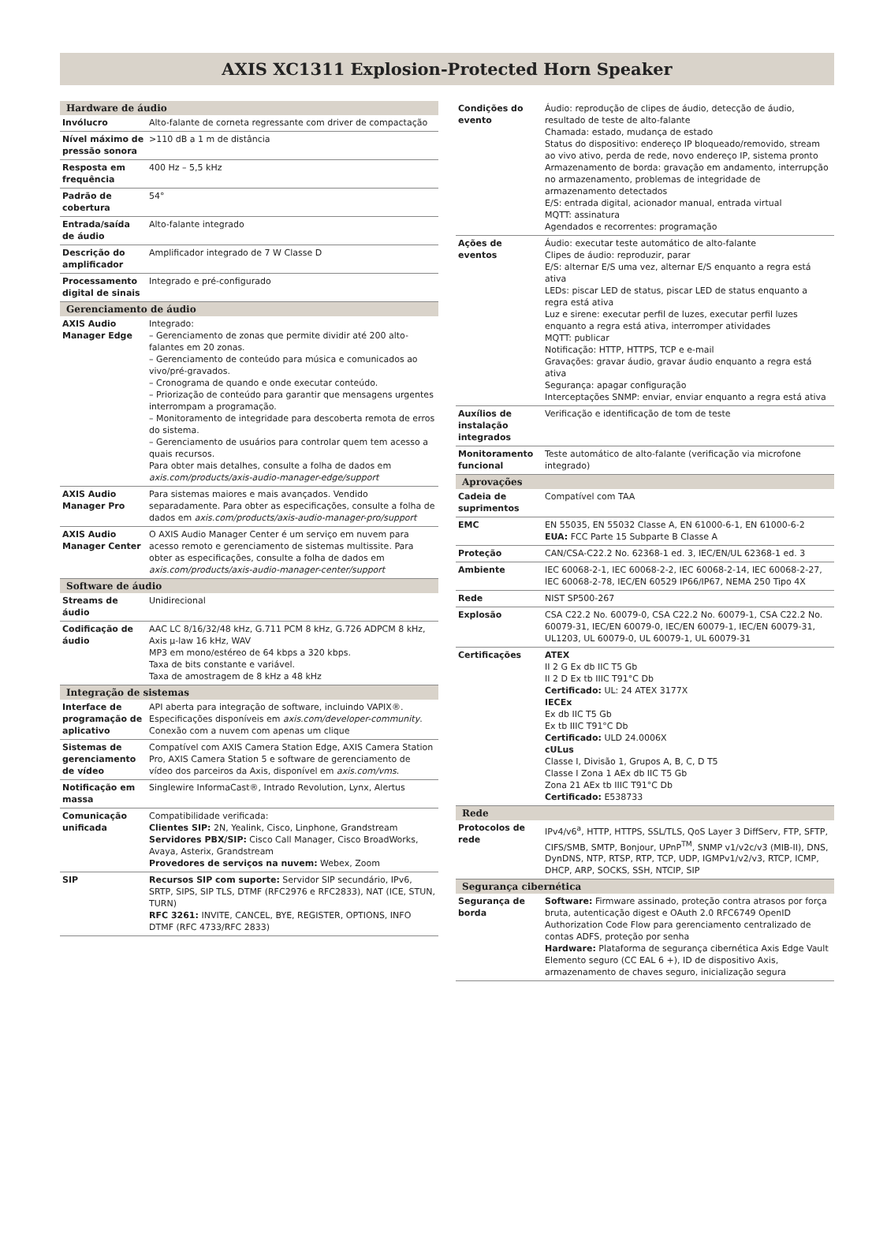AXIS XC1311 Explosion-Protected Horn Speaker
| Hardware de áudio | |
| --- | --- |
| Invólucro | Alto-falante de corneta regressante com driver de compactação |
| Nível máximo de pressão sonora | >110 dB a 1 m de distância |
| Resposta em frequência | 400 Hz – 5,5 kHz |
| Padrão de cobertura | 54° |
| Entrada/saída de áudio | Alto-falante integrado |
| Descrição do amplificador | Amplificador integrado de 7 W Classe D |
| Processamento digital de sinais | Integrado e pré-configurado |
| Gerenciamento de áudio | |
| AXIS Audio Manager Edge | Integrado: – Gerenciamento de zonas que permite dividir até 200 alto-falantes em 20 zonas. – Gerenciamento de conteúdo para música e comunicados ao vivo/pré-gravados. – Cronograma de quando e onde executar conteúdo. – Priorização de conteúdo para garantir que mensagens urgentes interrompam a programação. – Monitoramento de integridade para descoberta remota de erros do sistema. – Gerenciamento de usuários para controlar quem tem acesso a quais recursos. Para obter mais detalhes, consulte a folha de dados em axis.com/products/axis-audio-manager-edge/support |
| AXIS Audio Manager Pro | Para sistemas maiores e mais avançados. Vendido separadamente. Para obter as especificações, consulte a folha de dados em axis.com/products/axis-audio-manager-pro/support |
| AXIS Audio Manager Center | O AXIS Audio Manager Center é um serviço em nuvem para acesso remoto e gerenciamento de sistemas multissite. Para obter as especificações, consulte a folha de dados em axis.com/products/axis-audio-manager-center/support |
| Software de áudio | |
| Streams de áudio | Unidirecional |
| Codificação de áudio | AAC LC 8/16/32/48 kHz, G.711 PCM 8 kHz, G.726 ADPCM 8 kHz, Axis µ-law 16 kHz, WAV MP3 em mono/estéreo de 64 kbps a 320 kbps. Taxa de bits constante e variável. Taxa de amostragem de 8 kHz a 48 kHz |
| Integração de sistemas | |
| Interface de programação de aplicativo | API aberta para integração de software, incluindo VAPIX®. Especificações disponíveis em axis.com/developer-community . Conexão com a nuvem com apenas um clique |
| Sistemas de gerenciamento de vídeo | Compatível com AXIS Camera Station Edge, AXIS Camera Station Pro, AXIS Camera Station 5 e software de gerenciamento de vídeo dos parceiros da Axis, disponível em axis.com/vms . |
| Notificação em massa | Singlewire InformaCast®, Intrado Revolution, Lynx, Alertus |
| Comunicação unificada | Compatibilidade verificada: Clientes SIP: 2N, Yealink, Cisco, Linphone, Grandstream Servidores PBX/SIP: Cisco Call Manager, Cisco BroadWorks, Avaya, Asterix, Grandstream Provedores de serviços na nuvem: Webex, Zoom |
| SIP | Recursos SIP com suporte: Servidor SIP secundário, IPv6, SRTP, SIPS, SIP TLS, DTMF (RFC2976 e RFC2833), NAT (ICE, STUN, TURN) RFC 3261: INVITE, CANCEL, BYE, REGISTER, OPTIONS, INFO DTMF (RFC 4733/RFC 2833) |
| Condições do evento | Áudio: reprodução de clipes de áudio, detecção de áudio, resultado de teste de alto-falante Chamada: estado, mudança de estado Status do dispositivo: endereço IP bloqueado/removido, stream ao vivo ativo, perda de rede, novo endereço IP, sistema pronto Armazenamento de borda: gravação em andamento, interrupção no armazenamento, problemas de integridade de armazenamento detectados E/S: entrada digital, acionador manual, entrada virtual MQTT: assinatura Agendados e recorrentes: programação |
| Ações de eventos | Áudio: executar teste automático de alto-falante Clipes de áudio: reproduzir, parar E/S: alternar E/S uma vez, alternar E/S enquanto a regra está ativa LEDs: piscar LED de status, piscar LED de status enquanto a regra está ativa Luz e sirene: executar perfil de luzes, executar perfil luzes enquanto a regra está ativa, interromper atividades MQTT: publicar Notificação: HTTP, HTTPS, TCP e e-mail Gravações: gravar áudio, gravar áudio enquanto a regra está ativa Segurança: apagar configuração Interceptações SNMP: enviar, enviar enquanto a regra está ativa |
| Auxílios de instalação integrados | Verificação e identificação de tom de teste |
| Monitoramento funcional | Teste automático de alto-falante (verificação via microfone integrado) |
| Aprovações | |
| Cadeia de suprimentos | Compatível com TAA |
| EMC | EN 55035, EN 55032 Classe A, EN 61000-6-1, EN 61000-6-2 EUA: FCC Parte 15 Subparte B Classe A |
| Proteção | CAN/CSA-C22.2 No. 62368-1 ed. 3, IEC/EN/UL 62368-1 ed. 3 |
| Ambiente | IEC 60068-2-1, IEC 60068-2-2, IEC 60068-2-14, IEC 60068-2-27, IEC 60068-2-78, IEC/EN 60529 IP66/IP67, NEMA 250 Tipo 4X |
| Rede | NIST SP500-267 |
| Explosão | CSA C22.2 No. 60079-0, CSA C22.2 No. 60079-1, CSA C22.2 No. 60079-31, IEC/EN 60079-0, IEC/EN 60079-1, IEC/EN 60079-31, UL1203, UL 60079-0, UL 60079-1, UL 60079-31 |
| Certificações | ATEX II 2 G Ex db IIC T5 Gb II 2 D Ex tb IIIC T91°C Db Certificado: UL: 24 ATEX 3177X IECEx Ex db IIC T5 Gb Ex tb IIIC T91°C Db Certificado: ULD 24.0006X cULus Classe I, Divisão 1, Grupos A, B, C, D T5 Classe I Zona 1 AEx db IIC T5 Gb Zona 21 AEx tb IIIC T91°C Db Certificado: E538733 |
| Rede | |
| Protocolos de rede | IPv4/v6<sup>a</sup>, HTTP, HTTPS, SSL/TLS, QoS Layer 3 DiffServ, FTP, SFTP, CIFS/SMB, SMTP, Bonjour, UPnP<sup>TM</sup>, SNMP v1/v2c/v3 (MIB-II), DNS, DynDNS, NTP, RTSP, RTP, TCP, UDP, IGMPv1/v2/v3, RTCP, ICMP, DHCP, ARP, SOCKS, SSH, NTCIP, SIP |
| Segurança cibernética | |
| Segurança de borda | Software: Firmware assinado, proteção contra atrasos por força bruta, autenticação digest e OAuth 2.0 RFC6749 OpenID Authorization Code Flow para gerenciamento centralizado de contas ADFS, proteção por senha Hardware: Plataforma de segurança cibernética Axis Edge Vault Elemento seguro (CC EAL 6 +), ID de dispositivo Axis, armazenamento de chaves seguro, inicialização segura |